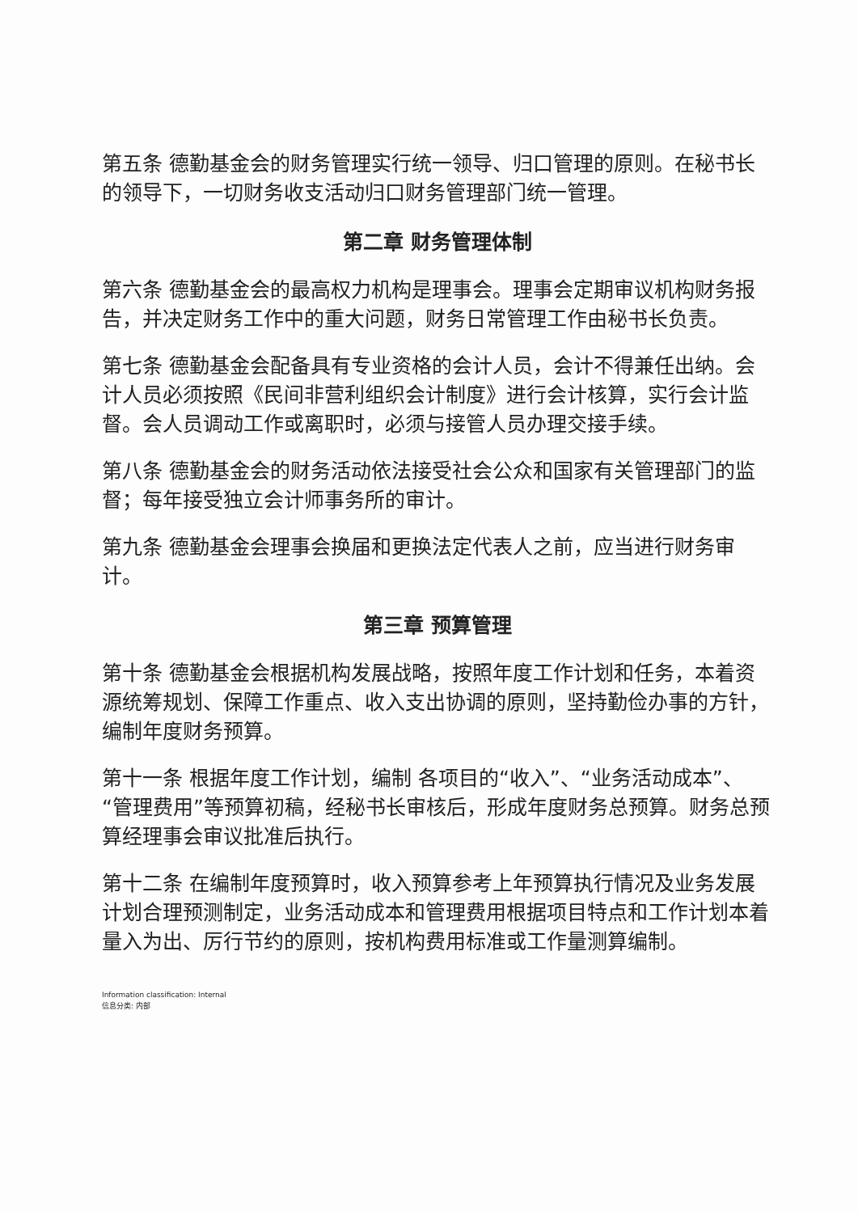第五条 德勤基金会的财务管理实行统一领导、归口管理的原则。在秘书长的领导下，一切财务收支活动归口财务管理部门统一管理。
第二章 财务管理体制
第六条 德勤基金会的最高权力机构是理事会。理事会定期审议机构财务报告，并决定财务工作中的重大问题，财务日常管理工作由秘书长负责。
第七条 德勤基金会配备具有专业资格的会计人员，会计不得兼任出纳。会计人员必须按照《民间非营利组织会计制度》进行会计核算，实行会计监督。会人员调动工作或离职时，必须与接管人员办理交接手续。
第八条 德勤基金会的财务活动依法接受社会公众和国家有关管理部门的监督；每年接受独立会计师事务所的审计。
第九条 德勤基金会理事会换届和更换法定代表人之前，应当进行财务审计。
第三章 预算管理
第十条 德勤基金会根据机构发展战略，按照年度工作计划和任务，本着资源统筹规划、保障工作重点、收入支出协调的原则，坚持勤俭办事的方针，编制年度财务预算。
第十一条 根据年度工作计划，编制 各项目的“收入”、“业务活动成本”、“管理费用”等预算初稿，经秘书长审核后，形成年度财务总预算。财务总预算经理事会审议批准后执行。
第十二条 在编制年度预算时，收入预算参考上年预算执行情况及业务发展计划合理预测制定，业务活动成本和管理费用根据项目特点和工作计划本着量入为出、厉行节约的原则，按机构费用标准或工作量测算编制。
Information classification: Internal
信息分类: 内部